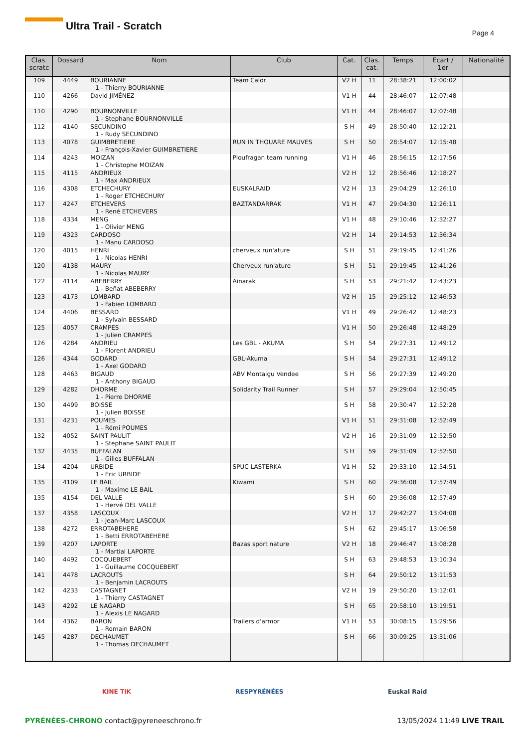Ultra Trail - Scratch
Page 4
| Clas. scratc | Dossard | Nom | Club | Cat. | Clas. cat. | Temps | Ecart / 1er | Nationalité |
| --- | --- | --- | --- | --- | --- | --- | --- | --- |
| 109 | 4449 | BOURIANNE 1 - Thierry BOURIANNE | Team Calor | V2 H | 11 | 28:38:21 | 12:00:02 | |
| 110 | 4266 | David JIMÉNEZ | | V1 H | 44 | 28:46:07 | 12:07:48 | |
| 110 | 4290 | BOURNONVILLE 1 - Stephane BOURNONVILLE | | V1 H | 44 | 28:46:07 | 12:07:48 | |
| 112 | 4140 | SECUNDINO 1 - Rudy SECUNDINO | | S H | 49 | 28:50:40 | 12:12:21 | |
| 113 | 4078 | GUIMBRETIERE 1 - François-Xavier GUIMBRETIERE | RUN IN THOUARE MAUVES | S H | 50 | 28:54:07 | 12:15:48 | |
| 114 | 4243 | MOIZAN 1 - Christophe MOIZAN | Ploufragan team running | V1 H | 46 | 28:56:15 | 12:17:56 | |
| 115 | 4115 | ANDRIEUX 1 - Max ANDRIEUX | | V2 H | 12 | 28:56:46 | 12:18:27 | |
| 116 | 4308 | ETCHECHURY 1 - Roger ETCHECHURY | EUSKALRAID | V2 H | 13 | 29:04:29 | 12:26:10 | |
| 117 | 4247 | ETCHEVERS 1 - René ETCHEVERS | BAZTANDARRAK | V1 H | 47 | 29:04:30 | 12:26:11 | |
| 118 | 4334 | MENG 1 - Olivier MENG | | V1 H | 48 | 29:10:46 | 12:32:27 | |
| 119 | 4323 | CARDOSO 1 - Manu CARDOSO | | V2 H | 14 | 29:14:53 | 12:36:34 | |
| 120 | 4015 | HENRI 1 - Nicolas HENRI | cherveux run'ature | S H | 51 | 29:19:45 | 12:41:26 | |
| 120 | 4138 | MAURY 1 - Nicolas MAURY | Cherveux run'ature | S H | 51 | 29:19:45 | 12:41:26 | |
| 122 | 4114 | ABEBERRY 1 - Beñat ABEBERRY | Ainarak | S H | 53 | 29:21:42 | 12:43:23 | |
| 123 | 4173 | LOMBARD 1 - Fabien LOMBARD | | V2 H | 15 | 29:25:12 | 12:46:53 | |
| 124 | 4406 | BESSARD 1 - Sylvain BESSARD | | V1 H | 49 | 29:26:42 | 12:48:23 | |
| 125 | 4057 | CRAMPES 1 - Julien CRAMPES | | V1 H | 50 | 29:26:48 | 12:48:29 | |
| 126 | 4284 | ANDRIEU 1 - Florent ANDRIEU | Les GBL - AKUMA | S H | 54 | 29:27:31 | 12:49:12 | |
| 126 | 4344 | GODARD 1 - Axel GODARD | GBL-Akuma | S H | 54 | 29:27:31 | 12:49:12 | |
| 128 | 4463 | BIGAUD 1 - Anthony BIGAUD | ABV Montaigu Vendee | S H | 56 | 29:27:39 | 12:49:20 | |
| 129 | 4282 | DHORME 1 - Pierre DHORME | Solidarity Trail Runner | S H | 57 | 29:29:04 | 12:50:45 | |
| 130 | 4499 | BOISSE 1 - Julien BOISSE | | S H | 58 | 29:30:47 | 12:52:28 | |
| 131 | 4231 | POUMES 1 - Rémi POUMES | | V1 H | 51 | 29:31:08 | 12:52:49 | |
| 132 | 4052 | SAINT PAULIT 1 - Stephane SAINT PAULIT | | V2 H | 16 | 29:31:09 | 12:52:50 | |
| 132 | 4435 | BUFFALAN 1 - Gilles BUFFALAN | | S H | 59 | 29:31:09 | 12:52:50 | |
| 134 | 4204 | URBIDE 1 - Eric URBIDE | SPUC LASTERKA | V1 H | 52 | 29:33:10 | 12:54:51 | |
| 135 | 4109 | LE BAIL 1 - Maxime LE BAIL | Kiwami | S H | 60 | 29:36:08 | 12:57:49 | |
| 135 | 4154 | DEL VALLE 1 - Hervé DEL VALLE | | S H | 60 | 29:36:08 | 12:57:49 | |
| 137 | 4358 | LASCOUX 1 - Jean-Marc LASCOUX | | V2 H | 17 | 29:42:27 | 13:04:08 | |
| 138 | 4272 | ERROTABEHERE 1 - Betti ERROTABEHERE | | S H | 62 | 29:45:17 | 13:06:58 | |
| 139 | 4207 | LAPORTE 1 - Martial LAPORTE | Bazas sport nature | V2 H | 18 | 29:46:47 | 13:08:28 | |
| 140 | 4492 | COCQUEBERT 1 - Guillaume COCQUEBERT | | S H | 63 | 29:48:53 | 13:10:34 | |
| 141 | 4478 | LACROUTS 1 - Benjamin LACROUTS | | S H | 64 | 29:50:12 | 13:11:53 | |
| 142 | 4233 | CASTAGNET 1 - Thierry CASTAGNET | | V2 H | 19 | 29:50:20 | 13:12:01 | |
| 143 | 4292 | LE NAGARD 1 - Alexis LE NAGARD | | S H | 65 | 29:58:10 | 13:19:51 | |
| 144 | 4362 | BARON 1 - Romain BARON | Trailers d'armor | V1 H | 53 | 30:08:15 | 13:29:56 | |
| 145 | 4287 | DECHAUMET 1 - Thomas DECHAUMET | | S H | 66 | 30:09:25 | 13:31:06 | |
KINE TIK RESPYRÉNÉES Euskal Raid
PYRÉNÉES-CHRONO contact@pyreneeschrono.fr 13/05/2024 11:49 LIVE TRAIL